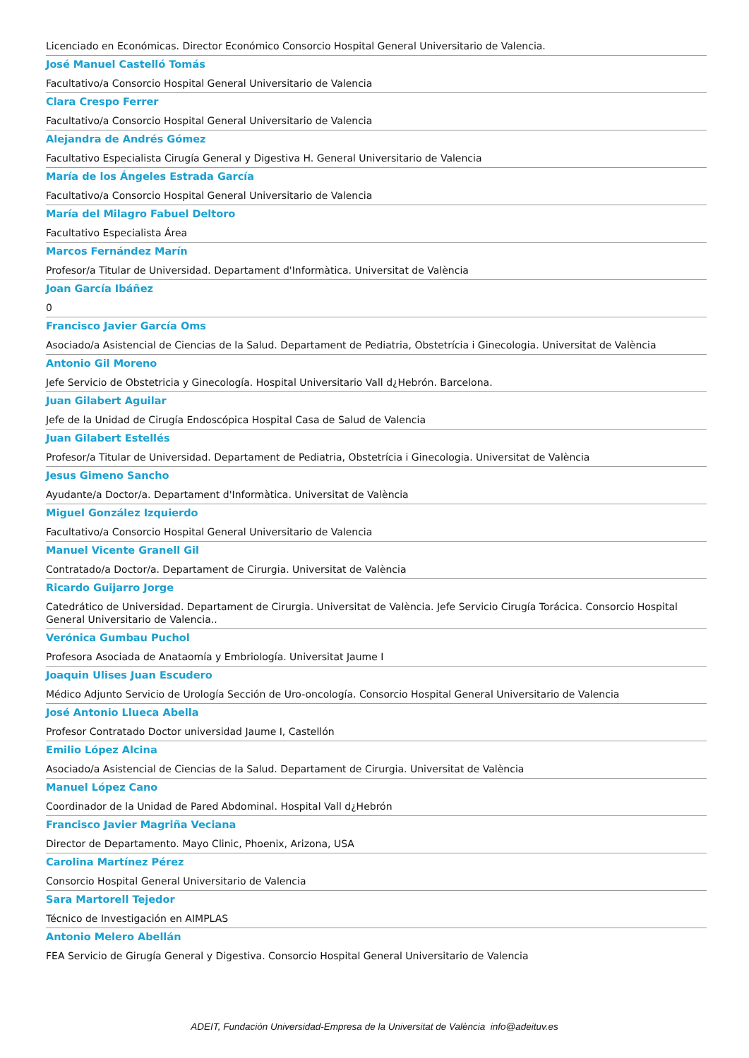Licenciado en Económicas. Director Económico Consorcio Hospital General Universitario de Valencia.
José Manuel Castelló Tomás
Facultativo/a Consorcio Hospital General Universitario de Valencia
Clara Crespo Ferrer
Facultativo/a Consorcio Hospital General Universitario de Valencia
Alejandra de Andrés Gómez
Facultativo Especialista Cirugía General y Digestiva H. General Universitario de Valencia
María de los Ángeles Estrada García
Facultativo/a Consorcio Hospital General Universitario de Valencia
María del Milagro Fabuel Deltoro
Facultativo Especialista Área
Marcos Fernández Marín
Profesor/a Titular de Universidad. Departament d'Informàtica. Universitat de València
Joan García Ibáñez
0
Francisco Javier García Oms
Asociado/a Asistencial de Ciencias de la Salud. Departament de Pediatria, Obstetrícia i Ginecologia. Universitat de València
Antonio Gil Moreno
Jefe Servicio de Obstetricia y Ginecología. Hospital Universitario Vall d¿Hebrón. Barcelona.
Juan Gilabert Aguilar
Jefe de la Unidad de Cirugía Endoscópica Hospital Casa de Salud de Valencia
Juan Gilabert Estellés
Profesor/a Titular de Universidad. Departament de Pediatria, Obstetrícia i Ginecologia. Universitat de València
Jesus Gimeno Sancho
Ayudante/a Doctor/a. Departament d'Informàtica. Universitat de València
Miguel González Izquierdo
Facultativo/a Consorcio Hospital General Universitario de Valencia
Manuel Vicente Granell Gil
Contratado/a Doctor/a. Departament de Cirurgia. Universitat de València
Ricardo Guijarro Jorge
Catedrático de Universidad. Departament de Cirurgia. Universitat de València. Jefe Servicio Cirugía Torácica. Consorcio Hospital General Universitario de Valencia..
Verónica Gumbau Puchol
Profesora Asociada de Anataomía y Embriología. Universitat Jaume I
Joaquin Ulises Juan Escudero
Médico Adjunto Servicio de Urología Sección de Uro-oncología. Consorcio Hospital General Universitario de Valencia
José Antonio Llueca Abella
Profesor Contratado Doctor universidad Jaume I, Castellón
Emilio López Alcina
Asociado/a Asistencial de Ciencias de la Salud. Departament de Cirurgia. Universitat de València
Manuel López Cano
Coordinador de la Unidad de Pared Abdominal. Hospital Vall d¿Hebrón
Francisco Javier Magriña Veciana
Director de Departamento. Mayo Clinic, Phoenix, Arizona, USA
Carolina Martínez Pérez
Consorcio Hospital General Universitario de Valencia
Sara Martorell Tejedor
Técnico de Investigación en AIMPLAS
Antonio Melero Abellán
FEA Servicio de Girugía General y Digestiva. Consorcio Hospital General Universitario de Valencia
ADEIT, Fundación Universidad-Empresa de la Universitat de València info@adeituv.es